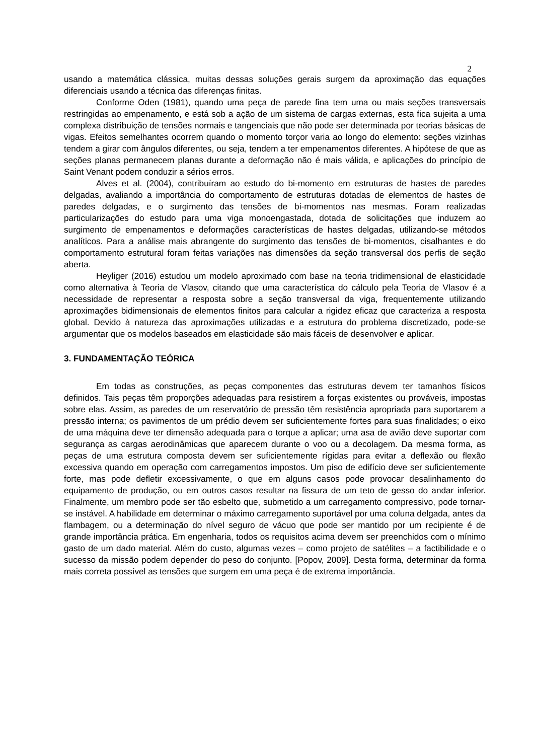2
usando a matemática clássica, muitas dessas soluções gerais surgem da aproximação das equações diferenciais usando a técnica das diferenças finitas.
Conforme Oden (1981), quando uma peça de parede fina tem uma ou mais seções transversais restringidas ao empenamento, e está sob a ação de um sistema de cargas externas, esta fica sujeita a uma complexa distribuição de tensões normais e tangenciais que não pode ser determinada por teorias básicas de vigas. Efeitos semelhantes ocorrem quando o momento torçor varia ao longo do elemento: seções vizinhas tendem a girar com ângulos diferentes, ou seja, tendem a ter empenamentos diferentes. A hipótese de que as seções planas permanecem planas durante a deformação não é mais válida, e aplicações do princípio de Saint Venant podem conduzir a sérios erros.
Alves et al. (2004), contribuíram ao estudo do bi-momento em estruturas de hastes de paredes delgadas, avaliando a importância do comportamento de estruturas dotadas de elementos de hastes de paredes delgadas, e o surgimento das tensões de bi-momentos nas mesmas. Foram realizadas particularizações do estudo para uma viga monoengastada, dotada de solicitações que induzem ao surgimento de empenamentos e deformações características de hastes delgadas, utilizando-se métodos analíticos. Para a análise mais abrangente do surgimento das tensões de bi-momentos, cisalhantes e do comportamento estrutural foram feitas variações nas dimensões da seção transversal dos perfis de seção aberta.
Heyliger (2016) estudou um modelo aproximado com base na teoria tridimensional de elasticidade como alternativa à Teoria de Vlasov, citando que uma característica do cálculo pela Teoria de Vlasov é a necessidade de representar a resposta sobre a seção transversal da viga, frequentemente utilizando aproximações bidimensionais de elementos finitos para calcular a rigidez eficaz que caracteriza a resposta global. Devido à natureza das aproximações utilizadas e a estrutura do problema discretizado, pode-se argumentar que os modelos baseados em elasticidade são mais fáceis de desenvolver e aplicar.
3. FUNDAMENTAÇÃO TEÓRICA
Em todas as construções, as peças componentes das estruturas devem ter tamanhos físicos definidos. Tais peças têm proporções adequadas para resistirem a forças existentes ou prováveis, impostas sobre elas. Assim, as paredes de um reservatório de pressão têm resistência apropriada para suportarem a pressão interna; os pavimentos de um prédio devem ser suficientemente fortes para suas finalidades; o eixo de uma máquina deve ter dimensão adequada para o torque a aplicar; uma asa de avião deve suportar com segurança as cargas aerodinâmicas que aparecem durante o voo ou a decolagem. Da mesma forma, as peças de uma estrutura composta devem ser suficientemente rígidas para evitar a deflexão ou flexão excessiva quando em operação com carregamentos impostos. Um piso de edifício deve ser suficientemente forte, mas pode defletir excessivamente, o que em alguns casos pode provocar desalinhamento do equipamento de produção, ou em outros casos resultar na fissura de um teto de gesso do andar inferior. Finalmente, um membro pode ser tão esbelto que, submetido a um carregamento compressivo, pode tornar-se instável. A habilidade em determinar o máximo carregamento suportável por uma coluna delgada, antes da flambagem, ou a determinação do nível seguro de vácuo que pode ser mantido por um recipiente é de grande importância prática. Em engenharia, todos os requisitos acima devem ser preenchidos com o mínimo gasto de um dado material. Além do custo, algumas vezes – como projeto de satélites – a factibilidade e o sucesso da missão podem depender do peso do conjunto. [Popov, 2009]. Desta forma, determinar da forma mais correta possível as tensões que surgem em uma peça é de extrema importância.